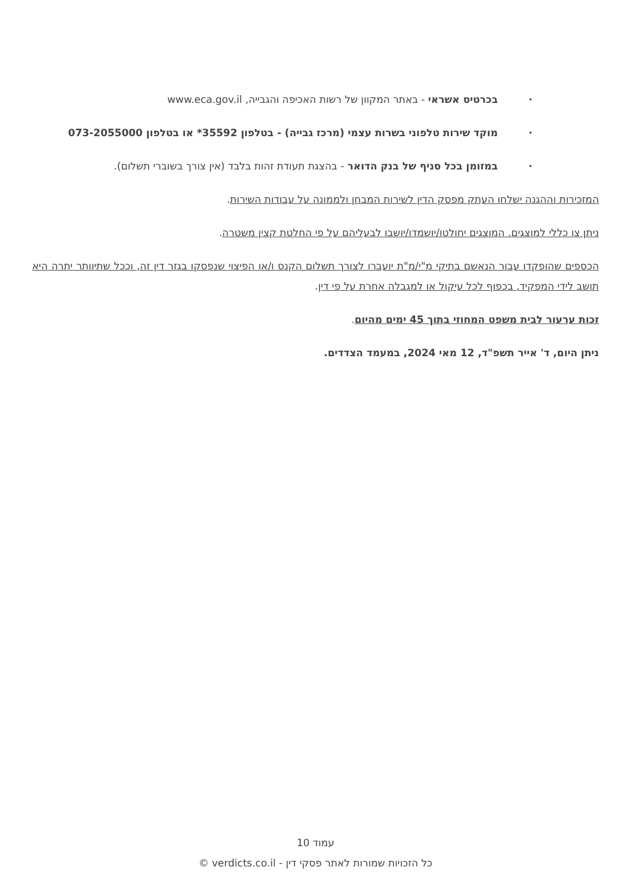· בכרטיס אשראי - באתר המקוון של רשות האכיפה והגבייה, www.eca.gov.il
· מוקד שירות טלפוני בשרות עצמי (מרכז גבייה) - בטלפון 35592* או בטלפון 073-2055000
· במזומן בכל סניף של בנק הדואר - בהצגת תעודת זהות בלבד (אין צורך בשוברי תשלום).
המזכירות וההגנה ישלחו העתק מפסק הדין לשירות המבחן ולממונה על עבודות השירות.
ניתן צו כללי למוצגים. המוצגים יחולטו/יושמדו/יושבו לבעליהם על פי החלטת קצין משטרה.
הכספים שהופקדו עבור הנאשם בתיקי מ"י/מ"ת יועברו לצורך תשלום הקנס ו/או הפיצוי שנפסקו בגזר דין זה, וככל שתיוותר יתרה היא תושב לידי המפקיד, בכפוף לכל עיקול או למגבלה אחרת על פי דין.
זכות ערעור לבית משפט המחוזי בתוך 45 ימים מהיום.
ניתן היום, ד' אייר תשפ"ד, 12 מאי 2024, במעמד הצדדים.
עמוד 10
כל הזכויות שמורות לאתר פסקי דין - verdicts.co.il ©